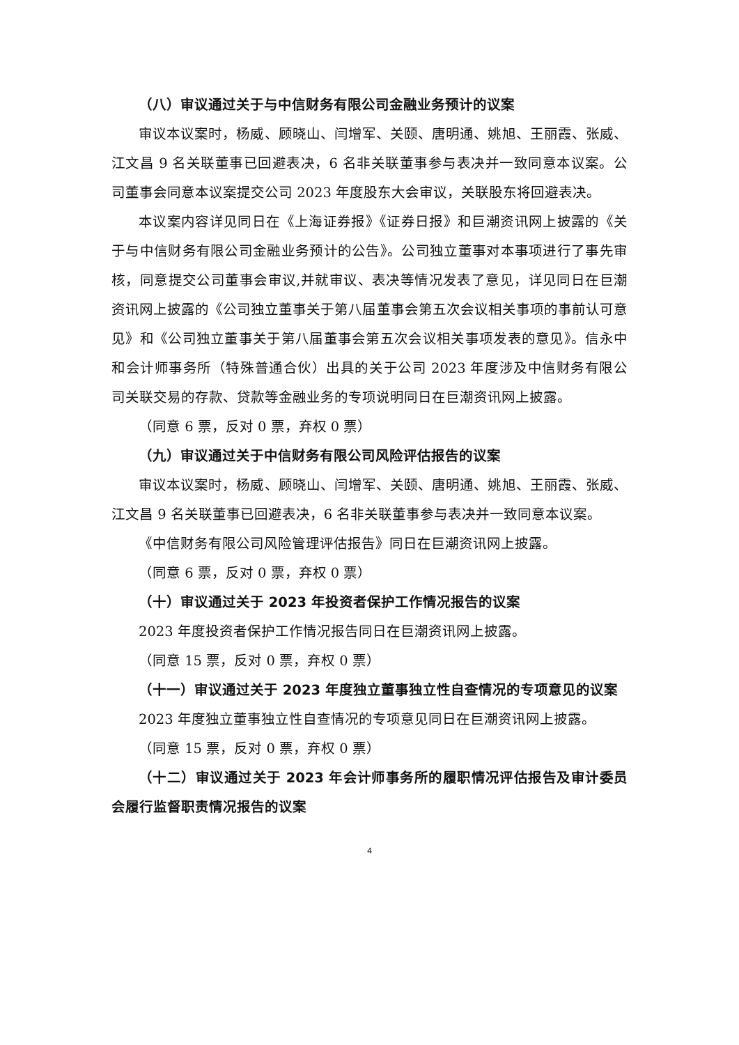（八）审议通过关于与中信财务有限公司金融业务预计的议案
审议本议案时，杨威、顾晓山、闫增军、关颐、唐明通、姚旭、王丽霞、张威、江文昌 9 名关联董事已回避表决，6 名非关联董事参与表决并一致同意本议案。公司董事会同意本议案提交公司 2023 年度股东大会审议，关联股东将回避表决。
本议案内容详见同日在《上海证券报》《证券日报》和巨潮资讯网上披露的《关于与中信财务有限公司金融业务预计的公告》。公司独立董事对本事项进行了事先审核，同意提交公司董事会审议,并就审议、表决等情况发表了意见，详见同日在巨潮资讯网上披露的《公司独立董事关于第八届董事会第五次会议相关事项的事前认可意见》和《公司独立董事关于第八届董事会第五次会议相关事项发表的意见》。信永中和会计师事务所（特殊普通合伙）出具的关于公司 2023 年度涉及中信财务有限公司关联交易的存款、贷款等金融业务的专项说明同日在巨潮资讯网上披露。
（同意 6 票，反对 0 票，弃权 0 票）
（九）审议通过关于中信财务有限公司风险评估报告的议案
审议本议案时，杨威、顾晓山、闫增军、关颐、唐明通、姚旭、王丽霞、张威、江文昌 9 名关联董事已回避表决，6 名非关联董事参与表决并一致同意本议案。
《中信财务有限公司风险管理评估报告》同日在巨潮资讯网上披露。
（同意 6 票，反对 0 票，弃权 0 票）
（十）审议通过关于 2023 年投资者保护工作情况报告的议案
2023 年度投资者保护工作情况报告同日在巨潮资讯网上披露。
（同意 15 票，反对 0 票，弃权 0 票）
（十一）审议通过关于 2023 年度独立董事独立性自查情况的专项意见的议案
2023 年度独立董事独立性自查情况的专项意见同日在巨潮资讯网上披露。
（同意 15 票，反对 0 票，弃权 0 票）
（十二）审议通过关于 2023 年会计师事务所的履职情况评估报告及审计委员会履行监督职责情况报告的议案
4